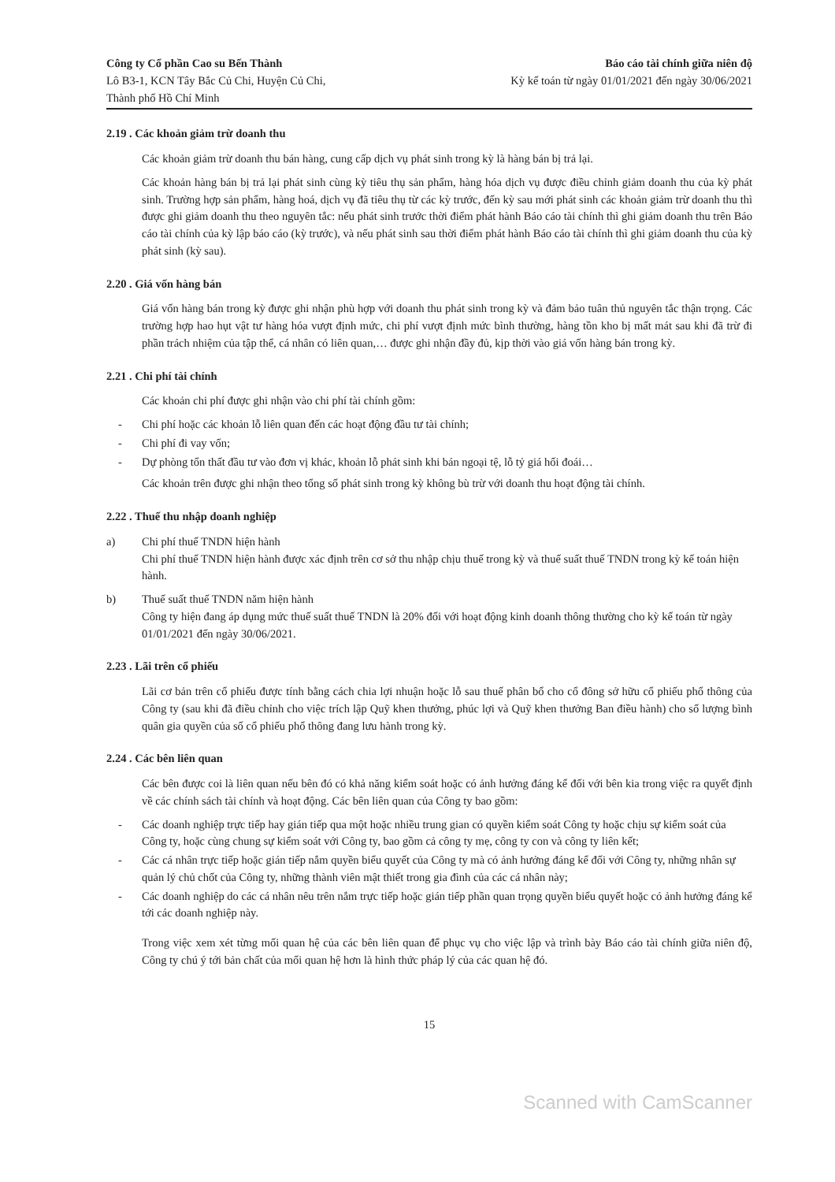Công ty Cổ phần Cao su Bến Thành
Lô B3-1, KCN Tây Bắc Củ Chi, Huyện Củ Chi,
Thành phố Hồ Chí Minh
Báo cáo tài chính giữa niên độ
Kỳ kế toán từ ngày 01/01/2021 đến ngày 30/06/2021
2.19 . Các khoản giảm trừ doanh thu
Các khoản giảm trừ doanh thu bán hàng, cung cấp dịch vụ phát sinh trong kỳ là hàng bán bị trả lại.
Các khoản hàng bán bị trả lại phát sinh cùng kỳ tiêu thụ sản phẩm, hàng hóa dịch vụ được điều chỉnh giảm doanh thu của kỳ phát sinh. Trường hợp sản phẩm, hàng hoá, dịch vụ đã tiêu thụ từ các kỳ trước, đến kỳ sau mới phát sinh các khoản giảm trừ doanh thu thì được ghi giảm doanh thu theo nguyên tắc: nếu phát sinh trước thời điểm phát hành Báo cáo tài chính thì ghi giảm doanh thu trên Báo cáo tài chính của kỳ lập báo cáo (kỳ trước), và nếu phát sinh sau thời điểm phát hành Báo cáo tài chính thì ghi giảm doanh thu của kỳ phát sinh (kỳ sau).
2.20 . Giá vốn hàng bán
Giá vốn hàng bán trong kỳ được ghi nhận phù hợp với doanh thu phát sinh trong kỳ và đảm bảo tuân thủ nguyên tắc thận trọng. Các trường hợp hao hụt vật tư hàng hóa vượt định mức, chi phí vượt định mức bình thường, hàng tồn kho bị mất mát sau khi đã trừ đi phần trách nhiệm của tập thể, cá nhân có liên quan,… được ghi nhận đầy đủ, kịp thời vào giá vốn hàng bán trong kỳ.
2.21 . Chi phí tài chính
Các khoản chi phí được ghi nhận vào chi phí tài chính gồm:
- Chi phí hoặc các khoản lỗ liên quan đến các hoạt động đầu tư tài chính;
- Chi phí đi vay vốn;
- Dự phòng tổn thất đầu tư vào đơn vị khác, khoản lỗ phát sinh khi bán ngoại tệ, lỗ tỷ giá hối đoái…
Các khoản trên được ghi nhận theo tổng số phát sinh trong kỳ không bù trừ với doanh thu hoạt động tài chính.
2.22 . Thuế thu nhập doanh nghiệp
a) Chi phí thuế TNDN hiện hành
Chi phí thuế TNDN hiện hành được xác định trên cơ sở thu nhập chịu thuế trong kỳ và thuế suất thuế TNDN trong kỳ kế toán hiện hành.
b) Thuế suất thuế TNDN năm hiện hành
Công ty hiện đang áp dụng mức thuế suất thuế TNDN là 20% đối với hoạt động kinh doanh thông thường cho kỳ kế toán từ ngày 01/01/2021 đến ngày 30/06/2021.
2.23 . Lãi trên cổ phiếu
Lãi cơ bản trên cổ phiếu được tính bằng cách chia lợi nhuận hoặc lỗ sau thuế phân bổ cho cổ đông sở hữu cổ phiếu phổ thông của Công ty (sau khi đã điều chỉnh cho việc trích lập Quỹ khen thưởng, phúc lợi và Quỹ khen thưởng Ban điều hành) cho số lượng bình quân gia quyền của số cổ phiếu phổ thông đang lưu hành trong kỳ.
2.24 . Các bên liên quan
Các bên được coi là liên quan nếu bên đó có khả năng kiểm soát hoặc có ảnh hưởng đáng kể đối với bên kia trong việc ra quyết định về các chính sách tài chính và hoạt động. Các bên liên quan của Công ty bao gồm:
- Các doanh nghiệp trực tiếp hay gián tiếp qua một hoặc nhiều trung gian có quyền kiểm soát Công ty hoặc chịu sự kiểm soát của Công ty, hoặc cùng chung sự kiểm soát với Công ty, bao gồm cả công ty mẹ, công ty con và công ty liên kết;
- Các cá nhân trực tiếp hoặc gián tiếp nắm quyền biểu quyết của Công ty mà có ảnh hưởng đáng kể đối với Công ty, những nhân sự quản lý chủ chốt của Công ty, những thành viên mật thiết trong gia đình của các cá nhân này;
- Các doanh nghiệp do các cá nhân nêu trên nắm trực tiếp hoặc gián tiếp phần quan trọng quyền biểu quyết hoặc có ảnh hưởng đáng kể tới các doanh nghiệp này.
Trong việc xem xét từng mối quan hệ của các bên liên quan để phục vụ cho việc lập và trình bày Báo cáo tài chính giữa niên độ, Công ty chú ý tới bản chất của mối quan hệ hơn là hình thức pháp lý của các quan hệ đó.
15
Scanned with CamScanner